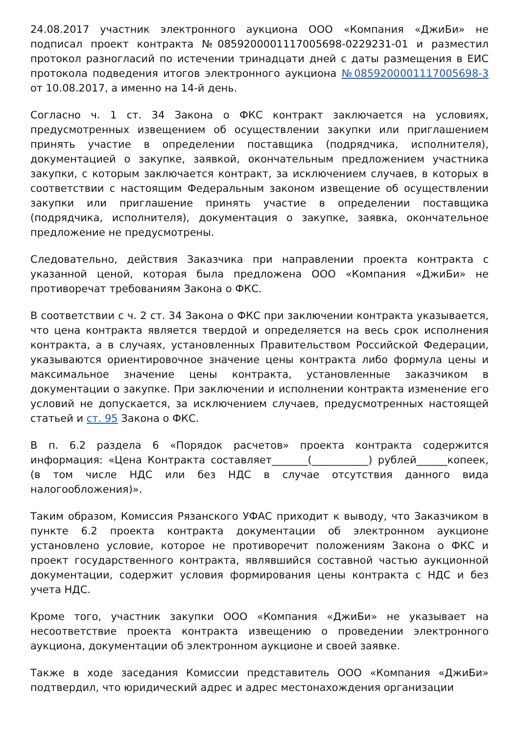24.08.2017 участник электронного аукциона ООО «Компания «ДжиБи» не подписал проект контракта №0859200001117005698-0229231-01 и разместил протокол разногласий по истечении тринадцати дней с даты размещения в ЕИС протокола подведения итогов электронного аукциона №0859200001117005698-3 от 10.08.2017, а именно на 14-й день.
Согласно ч. 1 ст. 34 Закона о ФКС контракт заключается на условиях, предусмотренных извещением об осуществлении закупки или приглашением принять участие в определении поставщика (подрядчика, исполнителя), документацией о закупке, заявкой, окончательным предложением участника закупки, с которым заключается контракт, за исключением случаев, в которых в соответствии с настоящим Федеральным законом извещение об осуществлении закупки или приглашение принять участие в определении поставщика (подрядчика, исполнителя), документация о закупке, заявка, окончательное предложение не предусмотрены.
Следовательно, действия Заказчика при направлении проекта контракта с указанной ценой, которая была предложена ООО «Компания «ДжиБи» не противоречат требованиям Закона о ФКС.
В соответствии с ч. 2 ст. 34 Закона о ФКС при заключении контракта указывается, что цена контракта является твердой и определяется на весь срок исполнения контракта, а в случаях, установленных Правительством Российской Федерации, указываются ориентировочное значение цены контракта либо формула цены и максимальное значение цены контракта, установленные заказчиком в документации о закупке. При заключении и исполнении контракта изменение его условий не допускается, за исключением случаев, предусмотренных настоящей статьей и ст. 95 Закона о ФКС.
В п. 6.2 раздела 6 «Порядок расчетов» проекта контракта содержится информация: «Цена Контракта составляет_______(___________) рублей______копеек, (в том числе НДС или без НДС в случае отсутствия данного вида налогообложения)».
Таким образом, Комиссия Рязанского УФАС приходит к выводу, что Заказчиком в пункте 6.2 проекта контракта документации об электронном аукционе установлено условие, которое не противоречит положениям Закона о ФКС и проект государственного контракта, являвшийся составной частью аукционной документации, содержит условия формирования цены контракта с НДС и без учета НДС.
Кроме того, участник закупки ООО «Компания «ДжиБи» не указывает на несоответствие проекта контракта извещению о проведении электронного аукциона, документации об электронном аукционе и своей заявке.
Также в ходе заседания Комиссии представитель ООО «Компания «ДжиБи» подтвердил, что юридический адрес и адрес местонахождения организации